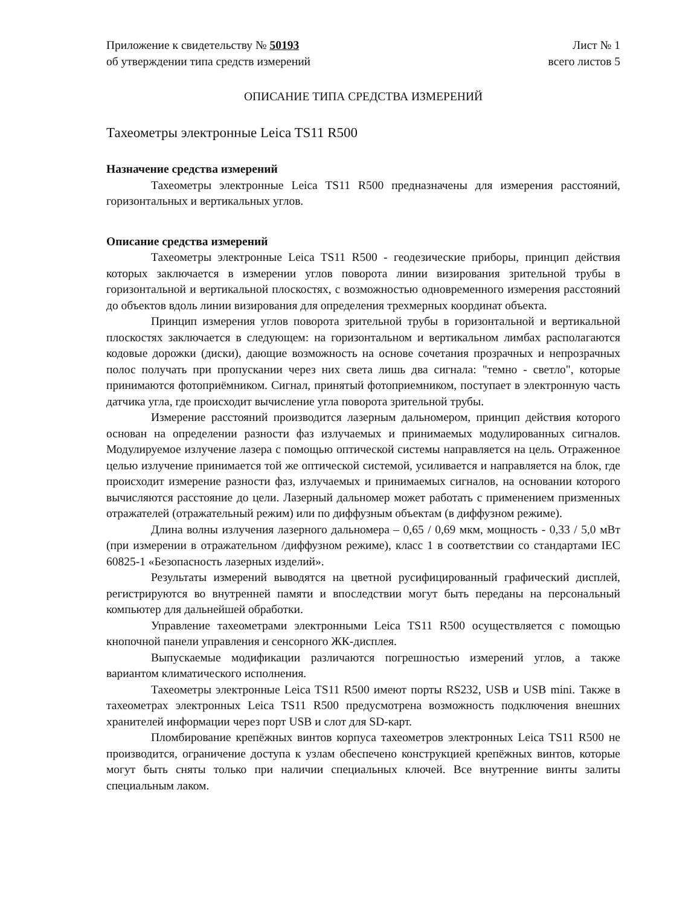Приложение к свидетельству № 50193
об утверждении типа средств измерений
Лист № 1
всего листов 5
ОПИСАНИЕ ТИПА СРЕДСТВА ИЗМЕРЕНИЙ
Тахеометры электронные Leica TS11 R500
Назначение средства измерений
Тахеометры электронные Leica TS11 R500 предназначены для измерения расстояний, горизонтальных и вертикальных углов.
Описание средства измерений
Тахеометры электронные Leica TS11 R500 - геодезические приборы, принцип действия которых заключается в измерении углов поворота линии визирования зрительной трубы в горизонтальной и вертикальной плоскостях, с возможностью одновременного измерения расстояний до объектов вдоль линии визирования для определения трехмерных координат объекта.
Принцип измерения углов поворота зрительной трубы в горизонтальной и вертикальной плоскостях заключается в следующем: на горизонтальном и вертикальном лимбах располагаются кодовые дорожки (диски), дающие возможность на основе сочетания прозрачных и непрозрачных полос получать при пропускании через них света лишь два сигнала: "темно - светло", которые принимаются фотоприёмником. Сигнал, принятый фотоприемником, поступает в электронную часть датчика угла, где происходит вычисление угла поворота зрительной трубы.
Измерение расстояний производится лазерным дальномером, принцип действия которого основан на определении разности фаз излучаемых и принимаемых модулированных сигналов. Модулируемое излучение лазера с помощью оптической системы направляется на цель. Отраженное целью излучение принимается той же оптической системой, усиливается и направляется на блок, где происходит измерение разности фаз, излучаемых и принимаемых сигналов, на основании которого вычисляются расстояние до цели. Лазерный дальномер может работать с применением призменных отражателей (отражательный режим) или по диффузным объектам (в диффузном режиме).
Длина волны излучения лазерного дальномера – 0,65 / 0,69 мкм, мощность - 0,33 / 5,0 мВт (при измерении в отражательном /диффузном режиме), класс 1 в соответствии со стандартами IEC 60825-1 «Безопасность лазерных изделий».
Результаты измерений выводятся на цветной русифицированный графический дисплей, регистрируются во внутренней памяти и впоследствии могут быть переданы на персональный компьютер для дальнейшей обработки.
Управление тахеометрами электронными Leica TS11 R500 осуществляется с помощью кнопочной панели управления и сенсорного ЖК-дисплея.
Выпускаемые модификации различаются погрешностью измерений углов, а также вариантом климатического исполнения.
Тахеометры электронные Leica TS11 R500 имеют порты RS232, USB и USB mini. Также в тахеометрах электронных Leica TS11 R500 предусмотрена возможность подключения внешних хранителей информации через порт USB и слот для SD-карт.
Пломбирование крепёжных винтов корпуса тахеометров электронных Leica TS11 R500 не производится, ограничение доступа к узлам обеспечено конструкцией крепёжных винтов, которые могут быть сняты только при наличии специальных ключей. Все внутренние винты залиты специальным лаком.